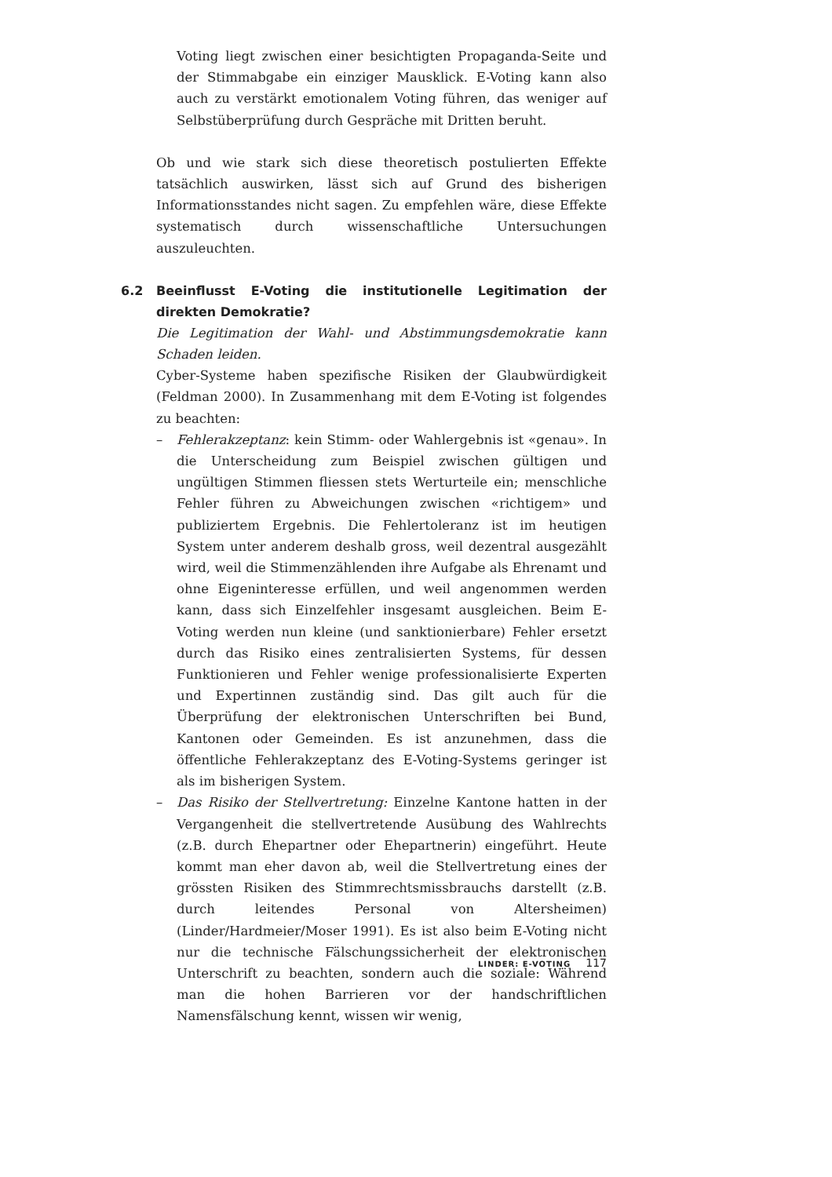Voting liegt zwischen einer besichtigten Propaganda-Seite und der Stimmabgabe ein einziger Mausklick. E-Voting kann also auch zu verstärkt emotionalem Voting führen, das weniger auf Selbstüberprüfung durch Gespräche mit Dritten beruht.
Ob und wie stark sich diese theoretisch postulierten Effekte tatsächlich auswirken, lässt sich auf Grund des bisherigen Informationsstandes nicht sagen. Zu empfehlen wäre, diese Effekte systematisch durch wissenschaftliche Untersuchungen auszuleuchten.
6.2 Beeinflusst E-Voting die institutionelle Legitimation der direkten Demokratie?
Die Legitimation der Wahl- und Abstimmungsdemokratie kann Schaden leiden.
Cyber-Systeme haben spezifische Risiken der Glaubwürdigkeit (Feldman 2000). In Zusammenhang mit dem E-Voting ist folgendes zu beachten:
– Fehlerakzeptanz: kein Stimm- oder Wahlergebnis ist «genau». In die Unterscheidung zum Beispiel zwischen gültigen und ungültigen Stimmen fliessen stets Werturteile ein; menschliche Fehler führen zu Abweichungen zwischen «richtigem» und publiziertem Ergebnis. Die Fehlertoleranz ist im heutigen System unter anderem deshalb gross, weil dezentral ausgezählt wird, weil die Stimmenzählenden ihre Aufgabe als Ehrenamt und ohne Eigeninteresse erfüllen, und weil angenommen werden kann, dass sich Einzelfehler insgesamt ausgleichen. Beim E-Voting werden nun kleine (und sanktionierbare) Fehler ersetzt durch das Risiko eines zentralisierten Systems, für dessen Funktionieren und Fehler wenige professionalisierte Experten und Expertinnen zuständig sind. Das gilt auch für die Überprüfung der elektronischen Unterschriften bei Bund, Kantonen oder Gemeinden. Es ist anzunehmen, dass die öffentliche Fehlerakzeptanz des E-Voting-Systems geringer ist als im bisherigen System.
– Das Risiko der Stellvertretung: Einzelne Kantone hatten in der Vergangenheit die stellvertretende Ausübung des Wahlrechts (z.B. durch Ehepartner oder Ehepartnerin) eingeführt. Heute kommt man eher davon ab, weil die Stellvertretung eines der grössten Risiken des Stimmrechtsmissbrauchs darstellt (z.B. durch leitendes Personal von Altersheimen) (Linder/Hardmeier/Moser 1991). Es ist also beim E-Voting nicht nur die technische Fälschungssicherheit der elektronischen Unterschrift zu beachten, sondern auch die soziale: Während man die hohen Barrieren vor der handschriftlichen Namensfälschung kennt, wissen wir wenig,
LINDER: E-VOTING 117